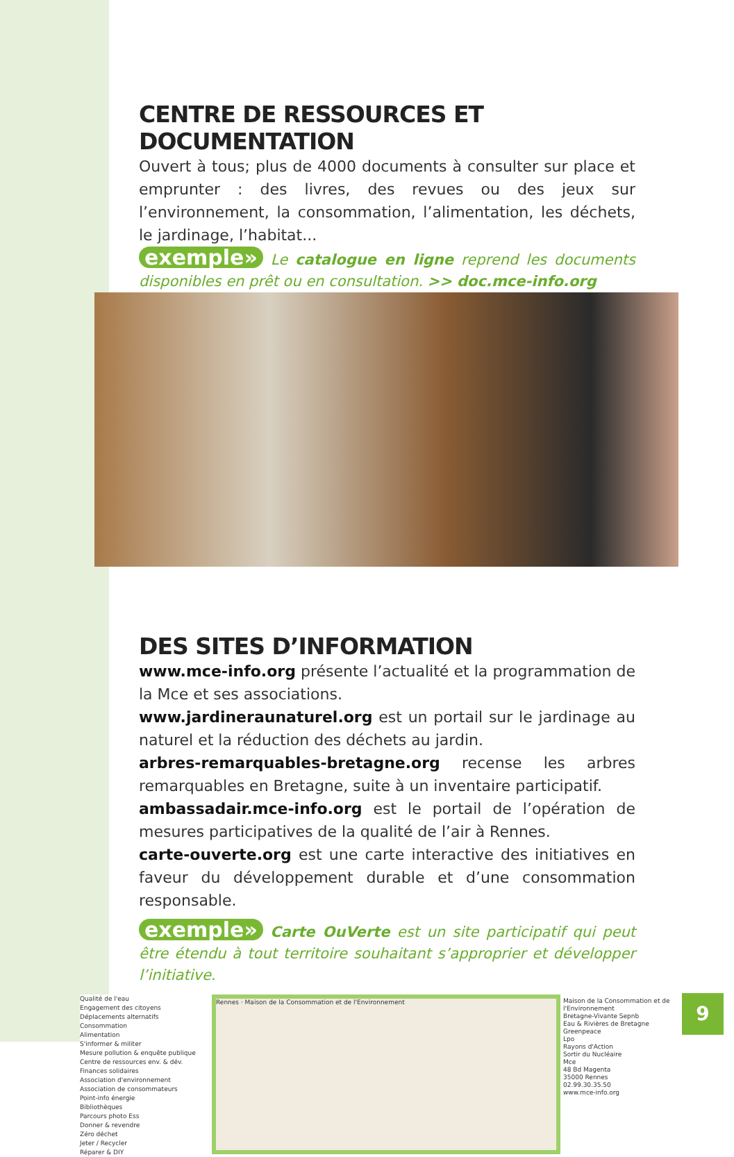CENTRE DE RESSOURCES ET DOCUMENTATION
Ouvert à tous; plus de 4000 documents à consulter sur place et emprunter : des livres, des revues ou des jeux sur l’environnement, la consommation, l’alimentation, les déchets, le jardinage, l’habitat...
exemple» Le catalogue en ligne reprend les documents disponibles en prêt ou en consultation. >> doc.mce-info.org
DES SITES D’INFORMATION
www.mce-info.org présente l’actualité et la programmation de la Mce et ses associations.
www.jardineraunaturel.org est un portail sur le jardinage au naturel et la réduction des déchets au jardin.
arbres-remarquables-bretagne.org recense les arbres remarquables en Bretagne, suite à un inventaire participatif.
ambassadair.mce-info.org est le portail de l’opération de mesures participatives de la qualité de l’air à Rennes.
carte-ouverte.org est une carte interactive des initiatives en faveur du développement durable et d’une consommation responsable.
exemple» Carte OuVerte est un site participatif qui peut être étendu à tout territoire souhaitant s’approprier et développer l’initiative.
Qualité de l'eau
Engagement des citoyens
Déplacements alternatifs
Consommation
Alimentation
S'informer & militer
Mesure pollution & enquête publique
Centre de ressources env. & dév.
Finances solidaires
Association d'environnement
Association de consommateurs
Point-info énergie
Bibliothèques
Parcours photo Ess
Donner & revendre
Zéro déchet
Jeter / Recycler
Réparer & DIY
Rennes · Maison de la Consommation et de l'Environnement
Maison de la Consommation et de l'Environnement
Bretagne-Vivante Sepnb
Eau & Rivières de Bretagne
Greenpeace
Lpo
Rayons d'Action
Sortir du Nucléaire
Mce
48 Bd Magenta
35000 Rennes
02.99.30.35.50
www.mce-info.org
9